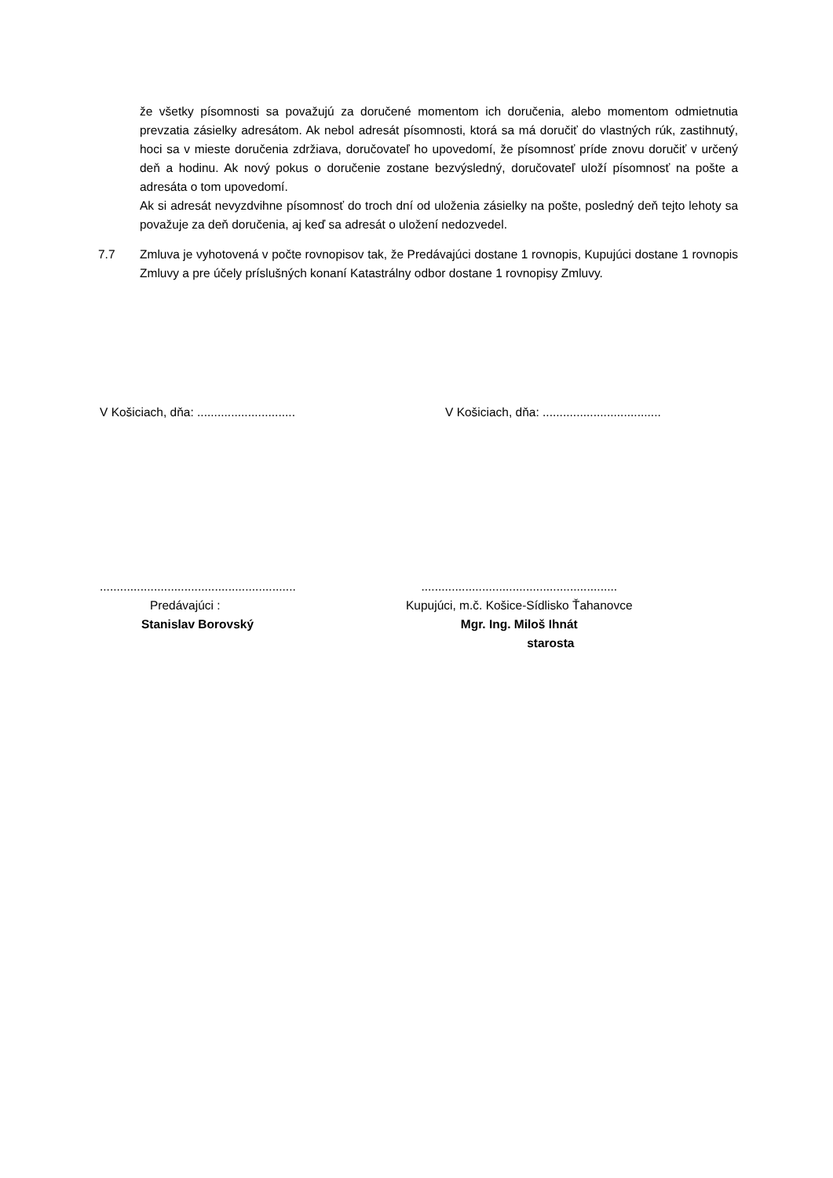že všetky písomnosti sa považujú za doručené momentom ich doručenia, alebo momentom odmietnutia prevzatia zásielky adresátom. Ak nebol adresát písomnosti, ktorá sa má doručiť do vlastných rúk, zastihnutý, hoci sa v mieste doručenia zdržiava, doručovateľ ho upovedomí, že písomnosť príde znovu doručiť v určený deň a hodinu. Ak nový pokus o doručenie zostane bezvýsledný, doručovateľ uloží písomnosť na pošte a adresáta o tom upovedomí.
Ak si adresát nevyzdvihne písomnosť do troch dní od uloženia zásielky na pošte, posledný deň tejto lehoty sa považuje za deň doručenia, aj keď sa adresát o uložení nedozvedel.
7.7 Zmluva je vyhotovená v počte rovnopisov tak, že Predávajúci dostane 1 rovnopis, Kupujúci dostane 1 rovnopis Zmluvy a pre účely príslušných konaní Katastrálny odbor dostane 1 rovnopisy Zmluvy.
V Košiciach, dňa: ............................. V Košiciach, dňa: ...................................
..........................................................
Predávajúci :
Stanislav Borovský
..........................................................
Kupujúci, m.č. Košice-Sídlisko Ťahanovce
Mgr. Ing. Miloš Ihnát
starosta